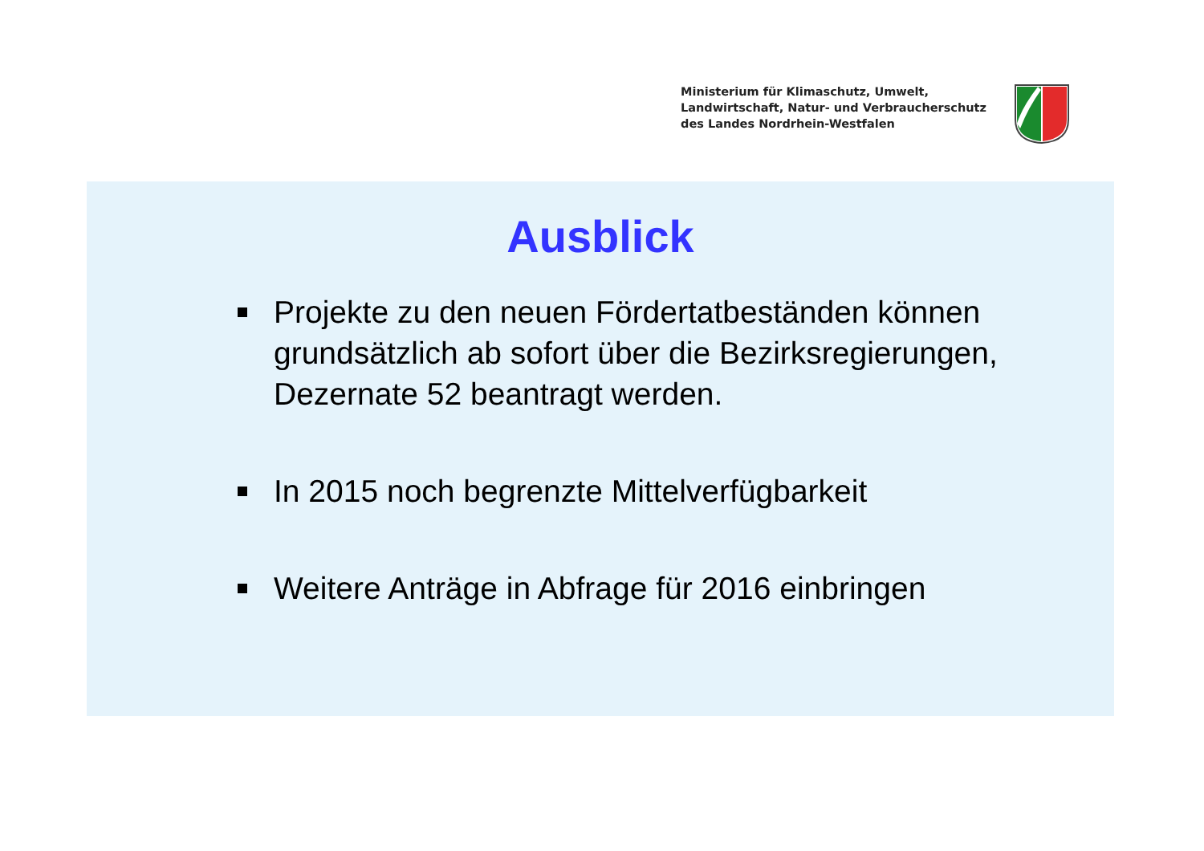Ministerium für Klimaschutz, Umwelt,
Landwirtschaft, Natur- und Verbraucherschutz
des Landes Nordrhein-Westfalen
Ausblick
Projekte zu den neuen Fördertatbeständen können grundsätzlich ab sofort über die Bezirksregierungen, Dezernate 52 beantragt werden.
In 2015 noch begrenzte Mittelverfügbarkeit
Weitere Anträge in Abfrage für 2016 einbringen